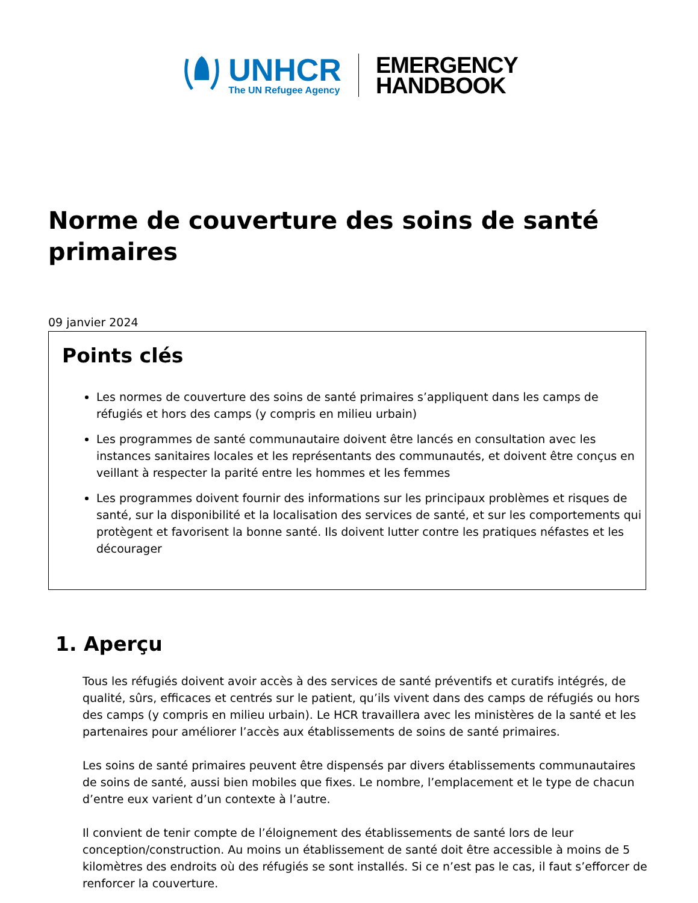UNHCR
The UN Refugee Agency
EMERGENCY
HANDBOOK
Norme de couverture des soins de santé primaires
09 janvier 2024
Points clés
Les normes de couverture des soins de santé primaires s’appliquent dans les camps de réfugiés et hors des camps (y compris en milieu urbain)
Les programmes de santé communautaire doivent être lancés en consultation avec les instances sanitaires locales et les représentants des communautés, et doivent être conçus en veillant à respecter la parité entre les hommes et les femmes
Les programmes doivent fournir des informations sur les principaux problèmes et risques de santé, sur la disponibilité et la localisation des services de santé, et sur les comportements qui protègent et favorisent la bonne santé. Ils doivent lutter contre les pratiques néfastes et les décourager
1. Aperçu
Tous les réfugiés doivent avoir accès à des services de santé préventifs et curatifs intégrés, de qualité, sûrs, efficaces et centrés sur le patient, qu’ils vivent dans des camps de réfugiés ou hors des camps (y compris en milieu urbain). Le HCR travaillera avec les ministères de la santé et les partenaires pour améliorer l’accès aux établissements de soins de santé primaires.
Les soins de santé primaires peuvent être dispensés par divers établissements communautaires de soins de santé, aussi bien mobiles que fixes. Le nombre, l’emplacement et le type de chacun d’entre eux varient d’un contexte à l’autre.
Il convient de tenir compte de l’éloignement des établissements de santé lors de leur conception/construction. Au moins un établissement de santé doit être accessible à moins de 5 kilomètres des endroits où des réfugiés se sont installés. Si ce n’est pas le cas, il faut s’efforcer de renforcer la couverture.